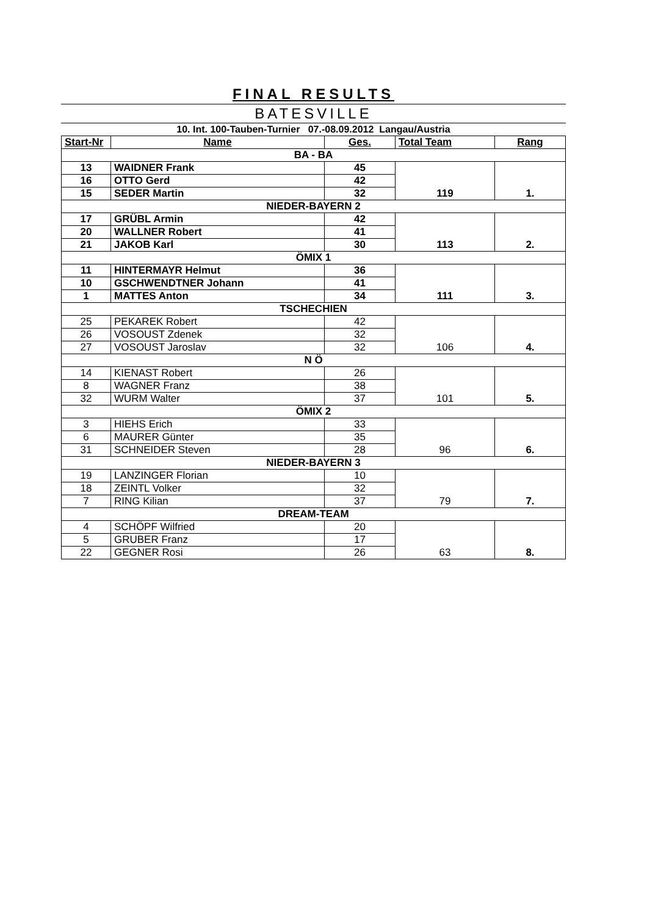FINAL RESULTS
BATESVILLE
10. Int. 100-Tauben-Turnier 07.-08.09.2012 Langau/Austria
| Start-Nr | Name | Ges. | Total Team | Rang |
| --- | --- | --- | --- | --- |
| BA - BA | | | | |
| 13 | WAIDNER Frank | 45 | 119 | 1. |
| 16 | OTTO Gerd | 42 | | |
| 15 | SEDER Martin | 32 | | |
| NIEDER-BAYERN 2 | | | | |
| 17 | GRÜBL Armin | 42 | 113 | 2. |
| 20 | WALLNER Robert | 41 | | |
| 21 | JAKOB Karl | 30 | | |
| ÖMIX 1 | | | | |
| 11 | HINTERMAYR Helmut | 36 | 111 | 3. |
| 10 | GSCHWENDTNER Johann | 41 | | |
| 1 | MATTES Anton | 34 | | |
| TSCHECHIEN | | | | |
| 25 | PEKAREK Robert | 42 | 106 | 4. |
| 26 | VOSOUST Zdenek | 32 | | |
| 27 | VOSOUST Jaroslav | 32 | | |
| N Ö | | | | |
| 14 | KIENAST Robert | 26 | 101 | 5. |
| 8 | WAGNER Franz | 38 | | |
| 32 | WURM Walter | 37 | | |
| ÖMIX 2 | | | | |
| 3 | HIEHS Erich | 33 | 96 | 6. |
| 6 | MAURER Günter | 35 | | |
| 31 | SCHNEIDER Steven | 28 | | |
| NIEDER-BAYERN 3 | | | | |
| 19 | LANZINGER Florian | 10 | 79 | 7. |
| 18 | ZEINTL Volker | 32 | | |
| 7 | RING Kilian | 37 | | |
| DREAM-TEAM | | | | |
| 4 | SCHÖPF Wilfried | 20 | 63 | 8. |
| 5 | GRUBER Franz | 17 | | |
| 22 | GEGNER Rosi | 26 | | |